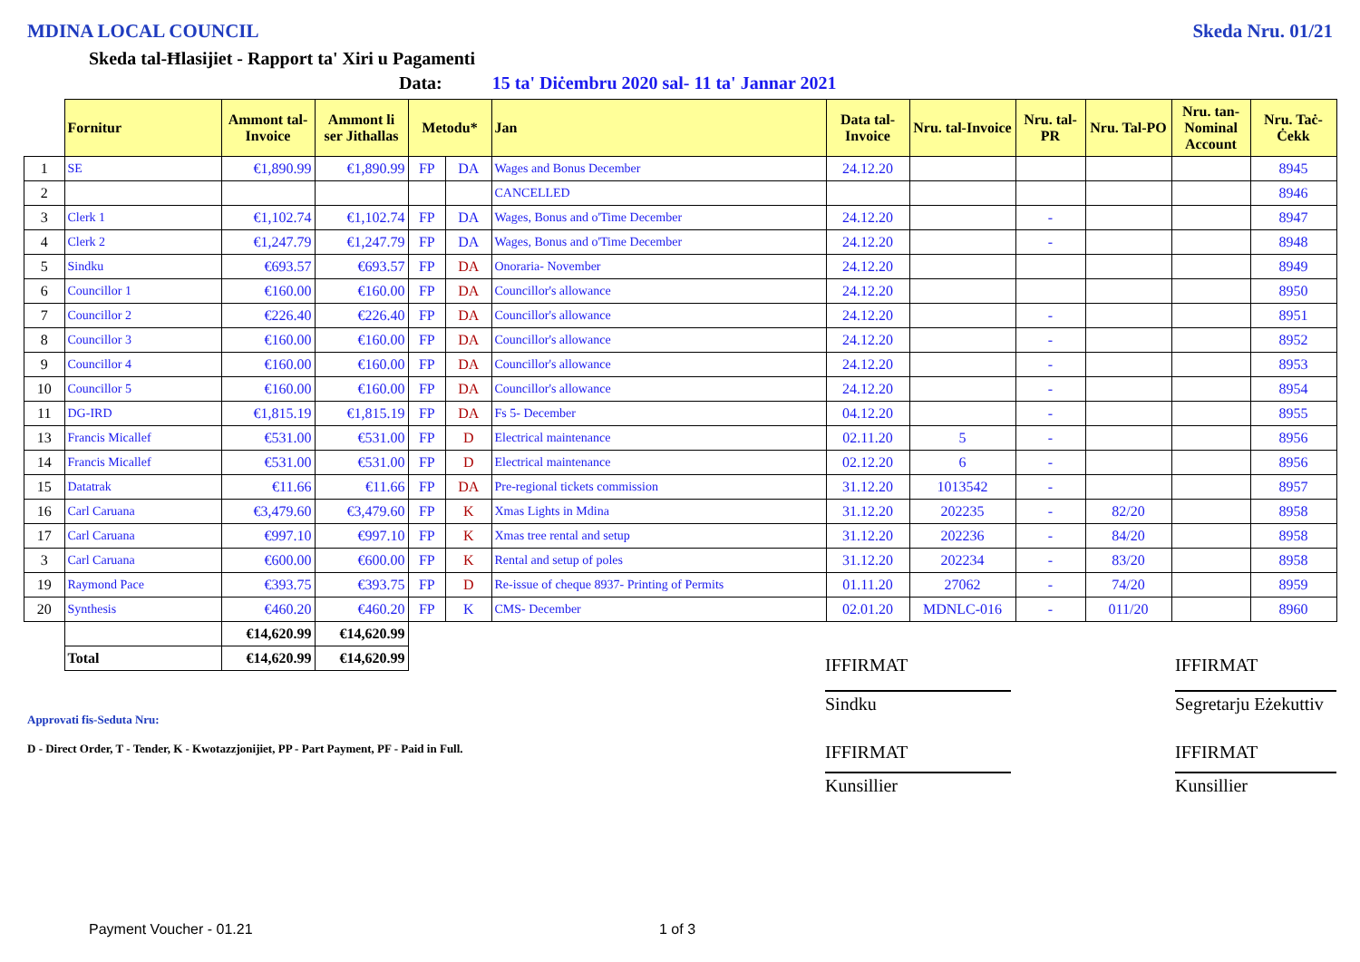MDINA LOCAL COUNCIL Skeda Nru. 01/21
Skeda tal-Ħlasijiet - Rapport ta' Xiri u Pagamenti
Data: 15 ta' Diċembru 2020 sal- 11 ta' Jannar 2021
| | Fornitur | Ammont tal-Invoice | Ammont li ser Jithallas | Metodu* | | Jan | Data tal-Invoice | Nru. tal-Invoice | Nru. tal-PR | Nru. Tal-PO | Nru. tan-Nominal Account | Nru. Taċ-Ċekk |
| --- | --- | --- | --- | --- | --- | --- | --- | --- | --- | --- | --- | --- |
| 1 | SE | €1,890.99 | €1,890.99 | FP | DA | Wages and Bonus December | 24.12.20 | | | | | 8945 |
| 2 | | | | | | CANCELLED | | | | | | 8946 |
| 3 | Clerk 1 | €1,102.74 | €1,102.74 | FP | DA | Wages, Bonus and o'Time December | 24.12.20 | | - | | | 8947 |
| 4 | Clerk 2 | €1,247.79 | €1,247.79 | FP | DA | Wages, Bonus and o'Time December | 24.12.20 | | - | | | 8948 |
| 5 | Sindku | €693.57 | €693.57 | FP | DA | Onoraria- November | 24.12.20 | | | | | 8949 |
| 6 | Councillor 1 | €160.00 | €160.00 | FP | DA | Councillor's allowance | 24.12.20 | | | | | 8950 |
| 7 | Councillor 2 | €226.40 | €226.40 | FP | DA | Councillor's allowance | 24.12.20 | | - | | | 8951 |
| 8 | Councillor 3 | €160.00 | €160.00 | FP | DA | Councillor's allowance | 24.12.20 | | - | | | 8952 |
| 9 | Councillor 4 | €160.00 | €160.00 | FP | DA | Councillor's allowance | 24.12.20 | | - | | | 8953 |
| 10 | Councillor 5 | €160.00 | €160.00 | FP | DA | Councillor's allowance | 24.12.20 | | - | | | 8954 |
| 11 | DG-IRD | €1,815.19 | €1,815.19 | FP | DA | Fs 5- December | 04.12.20 | | - | | | 8955 |
| 13 | Francis Micallef | €531.00 | €531.00 | FP | D | Electrical maintenance | 02.11.20 | 5 | - | | | 8956 |
| 14 | Francis Micallef | €531.00 | €531.00 | FP | D | Electrical maintenance | 02.12.20 | 6 | - | | | 8956 |
| 15 | Datatrak | €11.66 | €11.66 | FP | DA | Pre-regional tickets commission | 31.12.20 | 1013542 | - | | | 8957 |
| 16 | Carl Caruana | €3,479.60 | €3,479.60 | FP | K | Xmas Lights in Mdina | 31.12.20 | 202235 | - | 82/20 | | 8958 |
| 17 | Carl Caruana | €997.10 | €997.10 | FP | K | Xmas tree rental and setup | 31.12.20 | 202236 | - | 84/20 | | 8958 |
| 3 | Carl Caruana | €600.00 | €600.00 | FP | K | Rental and setup of poles | 31.12.20 | 202234 | - | 83/20 | | 8958 |
| 19 | Raymond Pace | €393.75 | €393.75 | FP | D | Re-issue of cheque 8937- Printing of Permits | 01.11.20 | 27062 | - | 74/20 | | 8959 |
| 20 | Synthesis | €460.20 | €460.20 | FP | K | CMS- December | 02.01.20 | MDNLC-016 | - | 011/20 | | 8960 |
| | | €14,620.99 | €14,620.99 | | | | | | | | | |
| | Total | €14,620.99 | €14,620.99 | | | | | | | | | |
Approvati fis-Seduta Nru:
D - Direct Order, T - Tender, K - Kwotazzjonijiet, PP - Part Payment, PF - Paid in Full.
IFFIRMAT
Sindku
IFFIRMAT
Kunsillier
IFFIRMAT
Segretarju Eżekuttiv
IFFIRMAT
Kunsillier
Payment Voucher - 01.21 1 of 3